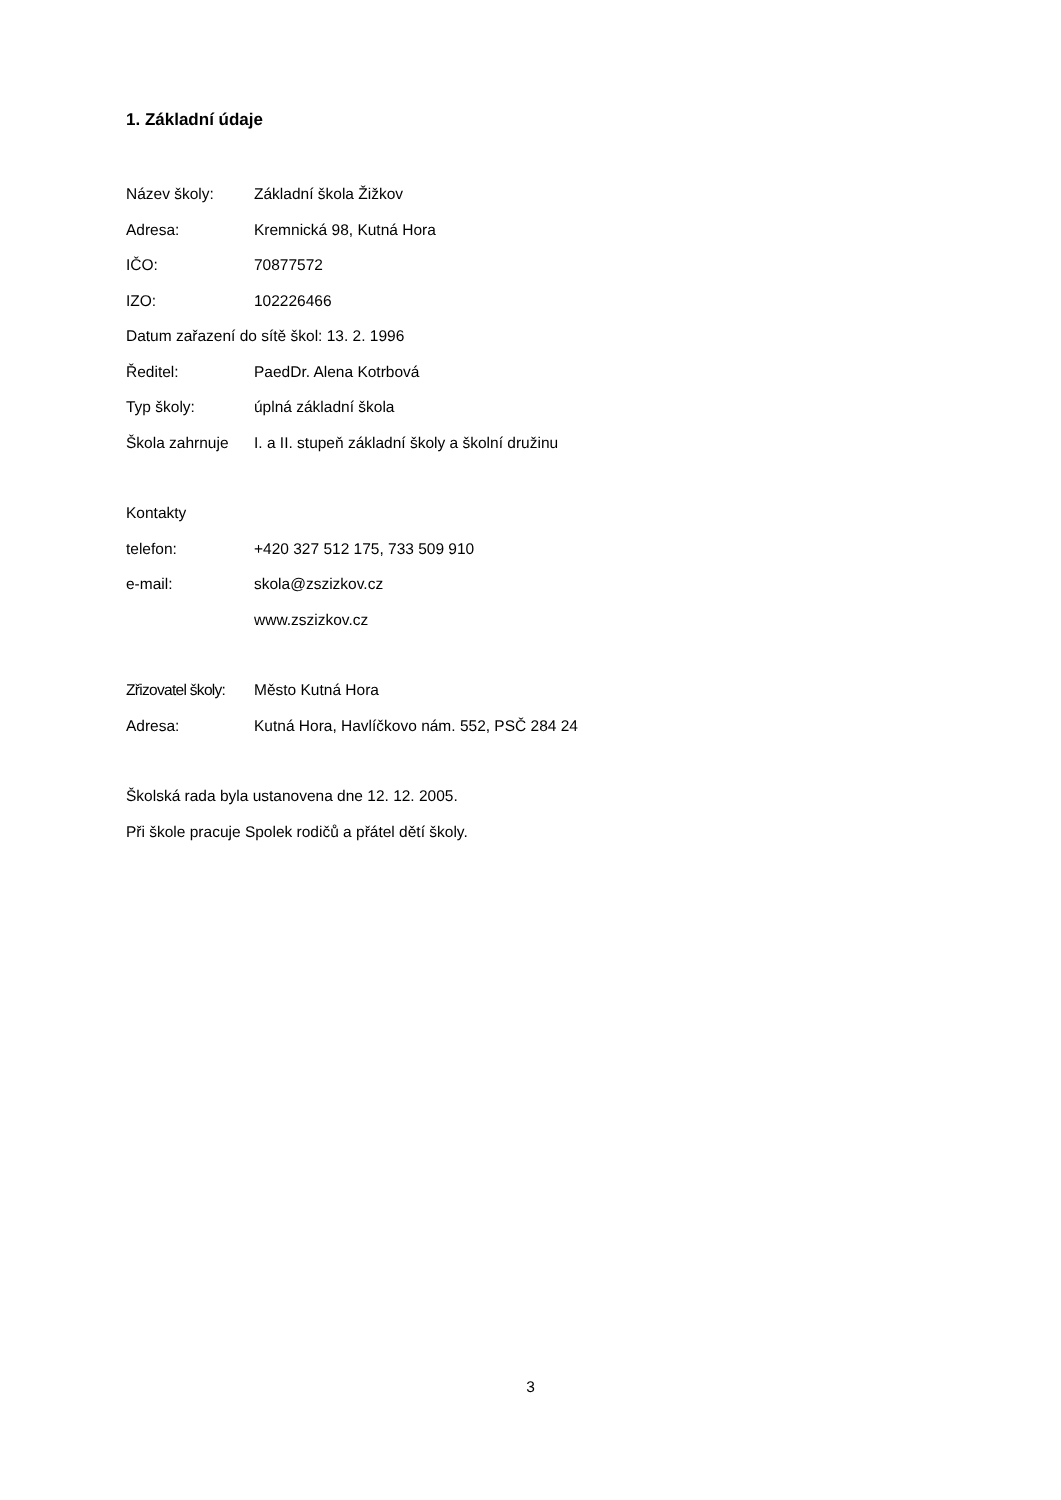1. Základní údaje
Název školy: Základní škola Žižkov
Adresa: Kremnická 98, Kutná Hora
IČO: 70877572
IZO: 102226466
Datum zařazení do sítě škol: 13. 2. 1996
Ředitel: PaedDr. Alena Kotrbová
Typ školy: úplná základní škola
Škola zahrnuje
I. a II. stupeň základní školy a školní družinu
Kontakty
telefon: +420 327 512 175, 733 509 910
e-mail: skola@zszizkov.cz
www.zszizkov.cz
Zřizovatel školy:
Město Kutná Hora
Adresa: Kutná Hora, Havlíčkovo nám. 552, PSČ 284 24
Školská rada byla ustanovena dne 12. 12. 2005.
Při škole pracuje Spolek rodičů a přátel dětí školy.
3